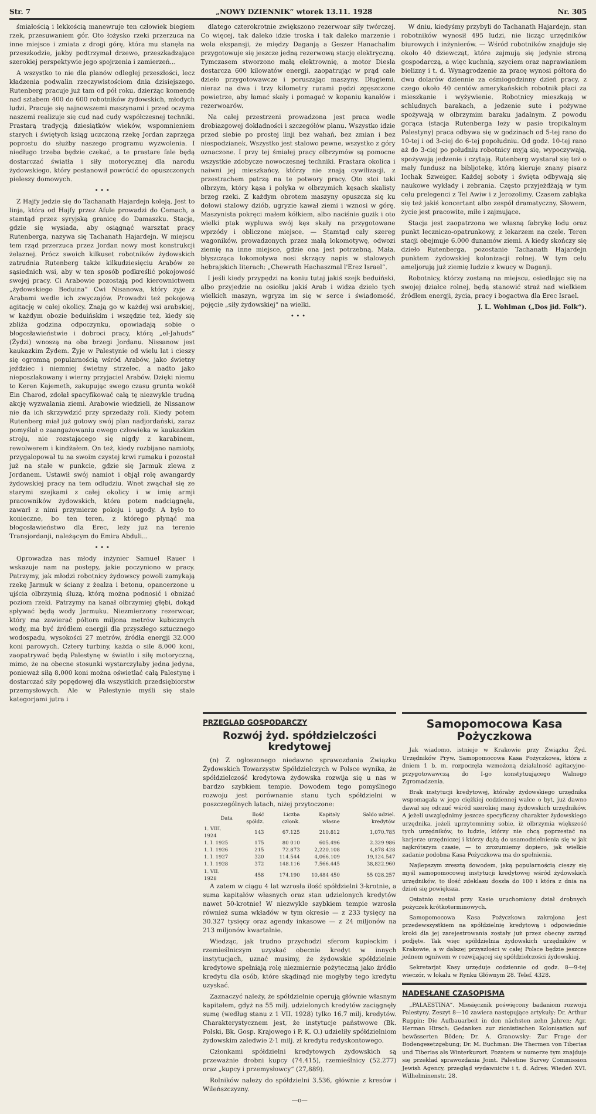Str. 7 „NOWY DZIENNIK“ wtorek 13.11. 1928 Nr. 305
śmiałością i lekkością manewruje ten człowiek biegiem rzek, przesuwaniem gór. Oto łożysko rzeki przerzuca na inne miejsce i zmiata z drogi górę, która mu stanęła na przeszkodzie, jakby podtrzymał drzewo, przeszkadzające szerokiej perspektywie jego spojrzenia i zamierzeń...
A wszystko to nie dla planów odległej przeszłości, lecz kładzenia podwalin rzeczywistościom dnia dzisiejszego. Rutenberg pracuje już tam od pół roku, dzierżąc komendę nad sztabem 400 do 600 robotników żydowskich, młodych ludzi. Pracuje się najnowszemi maszynami i przed oczyma naszemi realizuje się cud nad cudy współczesnej techniki. Prastarą tradycją dziesiątków wieków, wspomnieniem starych i świętych ksiąg uczczoną rzekę Jordan zaprzęga poprostu do służby naszego programu wyzwolenia. I niedługo trzeba będzie czekać, a te prastare fale będą dostarczać światła i siły motorycznej dla narodu żydowskiego, który postanowił powrócić do opuszczonych pieleszy domowych.
• • •
Z Hajfy jedzie się do Tachanath Hajardejn koleją. Jest to linja, która od Hajfy przez Afule prowadzi do Cemach, a stamtąd przez syryjską granicę do Damaszku. Stacja, gdzie się wysiada, aby osiągnąć warsztat pracy Rutenberga, nazywa się Tachanath Hajardejn. W miejscu tem rząd przerzuca przez Jordan nowy most konstrukcji żelaznej. Prócz swoich kilkuset robotników żydowskich zatrudnia Rutenberg także kilkudziesięciu Arabów ze sąsiednich wsi, aby w ten sposób podkreślić pokojowość swojej pracy. Ci Arabowie pozostają pod kierownictwem „żydowskiego Beduina“ Cwi Nisanowa, który żyje z Arabami wedle ich zwyczajów. Prowadzi też pokojową agitację w całej okolicy. Znają go w każdej wsi arabskiej, w każdym obozie beduińskim i wszędzie też, kiedy się zbliża godzina odpoczynku, opowiadają sobie o błogosławieństwie i dobroci pracy, którą „el-Jahuds“ (Żydzi) wnoszą na oba brzegi Jordanu. Nissanow jest kaukazkim Żydem. Żyje w Palestynie od wielu lat i cieszy się ogromną popularnością wśród Arabów, jako świetny jeździec i niemniej świetny strzelec, a nadto jako nieposzlakowany i wierny przyjaciel Arabów. Dzięki niemu to Keren Kajemeth, zakupując swego czasu grunta wokół Ein Charod, zdołał spacyfikować całą tę niezwykle trudną akcję wyzwalania ziemi. Arabowie wiedzieli, że Nissanow nie da ich skrzywdzić przy sprzedaży roli. Kiedy potem Rutenberg miał już gotowy swój plan nadjordański, zaraz pomyślał o zaangażowaniu owego człowieka w kaukazkim stroju, nie rozstającego się nigdy z karabinem, rewolwerem i kindżałem. On też, kiedy rozbijano namioty, przygalopował tu na swoim czystej krwi rumaku i pozostał już na stałe w punkcie, gdzie się Jarmuk zlewa z Jordanem. Ustawił swój namiot i objął rolę awangardy żydowskiej pracy na tem odludziu. Wnet zwąchał się ze starymi szejkami z całej okolicy i w imię armji pracowników żydowskich, która potem nadciągnęła, zawarł z nimi przymierze pokoju i ugody. A było to konieczne, bo ten teren, z którego płynąć ma błogosławieństwo dla Erec, leży już na terenie Transjordanji, należącym do Emira Abduli...
• • •
Oprowadza nas młody inżynier Samuel Rauer i wskazuje nam na postępy, jakie poczyniono w pracy. Patrzymy, jak młodzi robotnicy żydowscy powoli zamykają rzekę Jarmuk w ściany z żealza i betonu, opancerzone u ujścia olbrzymią śluzą, którą można podnosić i obniżać poziom rzeki. Patrzymy na kanał olbrzymiej głębi, dokąd spływać będą wody Jarmuku. Niezmierzony rezerwoar, który ma zawierać półtora miljona metrów kubicznych wody, ma być źródłem energji dla przyszłego sztucznego wodospadu, wysokości 27 metrów, źródła energji 32.000 koni parowych. Cztery turbiny, każda o sile 8.000 koni, zaopatrywać będą Palestynę w światło i siłę motoryczną, mimo, że na obecne stosunki wystarczyłaby jedna jedyna, ponieważ siłą 8.000 koni można oświetlać całą Palestynę i dostarczać siły popędowej dla wszystkich przedsiębiorstw przemysłowych. Ale w Palestynie myśli się stale kategorjami jutra i
dlatego czterokrotnie zwiększono rezerwoar siły twórczej. Co więcej, tak daleko idzie troska i tak daleko marzenie i wola ekspansji, że między Daganją a Geszer Hanachalim przygotowuje się jeszcze jedną rezerwową stację elektryczną. Tymczasem stworzono małą elektrownię, a motor Diesla dostarcza 600 kilowatów energji, zaopatrując w prąd całe dzieło przygotowawcze i poruszając maszyny. Długiemi, nieraz na dwa i trzy kilometry rurami pędzi zgęszczone powietrze, aby łamać skały i pomagać w kopaniu kanałów i rezerwoarów.
Na całej przestrzeni prowadzona jest praca wedle drobiazgowej dokładności i szczegółów planu. Wszystko idzie przed siebie po prostej linji bez wahań, bez zmian i bez niespodzianek. Wszystko jest stalowo pewne, wszystko z góry oznaczone. I przy tej śmiałej pracy olbrzymów są pomocne wszystkie zdobycze nowoczesnej techniki. Prastara okolica i naiwni jej mieszkańcy, którzy nie znają cywilizacji, z przestrachem patrzą na te potwory pracy. Oto stoi taki olbrzym, który kąsa i połyka w olbrzymich kęsach skalisty brzeg rzeki. Z każdym obrotem maszyny opuszcza się ku dołowi stalowy dziób, ugryzie kawał ziemi i wznosi w górę. Maszynista pokręci małem kółkiem, albo naciśnie guzik i oto wielki ptak wypluwa swój kęs skały na przygotowane wprzódy i obliczone miejsce. — Stamtąd cały szereg wagoników, prowadzonych przez małą lokomotywę, odwozi ziemię na inne miejsce, gdzie ona jest potrzebną. Mała, błyszcząca lokomotywa nosi skrzący napis w stalowych hebrajskich literach: „Chewrath Hachaszmal l'Erez Israel“.
I jeśli kiedy przypędzi na koniu tutaj jakiś szejk beduiński, albo przyjedzie na osiołku jakiś Arab i widza dzieło tych wielkich maszyn, wgryza im się w serce i świadomość, pojęcie „siły żydowskiej“ na wielki.
• • •
W dniu, kiedyśmy przybyli do Tachanath Hajardejn, stan robotników wynosił 495 ludzi, nie licząc urzędników biurowych i inżynierów. — Wśród robotników znajduje się około 40 dziewcząt, które zajmują się jedynie stroną gospodarczą, a więc kuchnią, szyciem oraz naprawianiem bielizny i t. d. Wynagrodzenie za pracę wynosi półtora do dwu dolarów dziennie za ośmiogodzinny dzień pracy, z czego około 40 centów amerykańskich robotnik płaci za mieszkanie i wyżywienie. Robotnicy mieszkają w schludnych barakach, a jedzenie sute i pożywne spożywają w olbrzymim baraku jadalnym. Z powodu gorąca (stacja Rutenberga leży w pasie tropikalnym Palestyny) praca odbywa się w godzinach od 5-tej rano do 10-tej i od 3-ciej do 6-tej popołudniu. Od godz. 10-tej rano aż do 3-ciej po południu robotnicy myją się, wypoczywają, spożywają jedzenie i czytają. Rutenberg wystarał się też o mały fundusz na bibljotekę, którą kieruje znany pisarz Icchak Szweiger. Każdej soboty i święta odbywają się naukowe wykłady i zebrania. Często przyjeżdżają w tym celu prelegenci z Tel Awiw i z Jerozolimy. Czasem zabłąka się też jakiś koncertant albo zespół dramatyczny. Słowem, życie jest pracowite, miłe i zajmujące.
Stacja jest zaopatrzona we własną fabrykę lodu oraz punkt leczniczo-opatrunkowy, z lekarzem na czele. Teren stacji obejmuje 6.000 dunamów ziemi. A kiedy skończy się dzieło Rutenberga, pozostanie Tachanath Hajardejn punktem żydowskiej kolonizacji rolnej. W tym celu ameljorują już ziemię ludzie z kwucy w Daganji.
Robotnicy, którzy zostaną na miejscu, osiedlając się na swojej działce rolnej, będą stanowić straż nad wielkiem źródłem energji, życia, pracy i bogactwa dla Erec Israel.
J. L. Wohlman („Dos jid. Folk“).
PRZEGLĄD GOSPODARCZY
Rozwój żyd. spółdzielczości kredytowej
(n) Z ogłoszonego niedawno sprawozdania Związku Żydowskich Towarzystw Spółdzielczych w Polsce wynika, że spółdzielczość kredytowa żydowska rozwija się u nas w bardzo szybkiem tempie. Dowodem tego pomyślnego rozwoju jest porównanie stanu tych spółdzielni w poszczególnych latach, niżej przytoczone:
| Data | Ilość spółdz. | Liczba członk. | Kapitały własne | Saldo udziel. kredytów |
| --- | --- | --- | --- | --- |
| 1. VIII. 1924 | 143 | 67.125 | 210.812 | 1,070.785 |
| 1. I. 1925 | 175 | 80 010 | 605.496 | 2.329 986 |
| 1. I. 1926 | 215 | 72.873 | 2,220.108 | 4,878 428 |
| 1. I. 1927 | 320 | 114.544 | 4,066.109 | 19,124.547 |
| 1. I. 1928 | 372 | 148.116 | 7.566.445 | 38,822.960 |
| 1. VII. 1928 | 458 | 174.190 | 10,484 450 | 55 028.257 |
A zatem w ciągu 4 lat wzrosła ilość spółdzielni 3-krotnie, a suma kapitałów własnych oraz stan udzielonych kredytów nawet 50-krotnie! W niezwykle szybkiem tempie wzrosła również suma wkładów w tym okresie — z 233 tysięcy na 30.327 tysięcy oraz agendy inkasowe — z 24 miljonów na 213 miljonów kwartalnie.
Wiedząc, jak trudno przychodzi sferom kupieckim i rzemieślniczym uzyskać obecnie kredyt w innych instytucjach, uznać musimy, że żydowskie spółdzielnie kredytowe spełniają rolę niezmiernie pożyteczną jako źródło kredytu dla osób, które skądinąd nie mogłyby tego kredytu uzyskać.
Zaznaczyć należy, że spółdzielnie operują głównie własnym kapitałem, gdyż na 55 milj. udzielonych kredytów zaciągnęły sumę (według stanu z 1 VII. 1928) tylko 16.7 milj. kredytów. Charakterystycznem jest, że instytucje państwowe (Bk. Polski, Bk. Gosp. Krajowego i P. K. O.) udzieliły spółdzielniom żydowskim zaledwie 2·1 milj. zł kredytu redyskontowego.
Członkami spółdzielni kredytowych żydowskich są przeważnie drobni kupcy (74.415), rzemieślnicy (52.277) oraz „kupcy i przemysłowcy“ (27,889).
Rolników należy do spółdzielni 3.536, głównie z kresów i Wileńszczyzny.
—o—
Samopomocowa Kasa Pożyczkowa
Jak wiadomo, istnieje w Krakowie przy Związku Żyd. Urzędników Pryw. Samopomocowa Kasa Pożyczkowa, która z dniem 1 b. m. rozpoczęła wzmożoną działalność agitacyjno-przygotowawczą do I-go konstytuującego Walnego Zgromadzenia.
Brak instytucji kredytowej, któraby żydowskiego urzędnika wspomagała w jego ciężkiej codziennej walce o byt, już dawno dawał się odczuć wśród szerokiej masy żydowskich urzędników. A jeżeli uwzględnimy jeszcze specyficzny charakter żydowskiego urzędnika, jeżeli uprzytomnimy sobie, iż olbrzymia większość tych urzędników, to ludzie, którzy nie chcą poprzestać na karjerze urzędniczej i którzy dążą do usamodzielnienia się w jak najkrótszym czasie, — to zrozumiemy dopiero, jak wielkie zadanie podobna Kasa Pożyczkowa ma do spełnienia.
Najlepszym zresztą dowodem, jaką popularnością cieszy się myśl samopomocowej instytucji kredytowej wśród żydowskich urzędników, to ilość zdeklasu doszła do 100 i która z dnia na dzień się powiększa.
Ostatnio został przy Kasie uruchomiony dział drobnych pożyczek krótkoterminowych.
Samopomocowa Kasa Pożyczkowa zakrojona jest przedewszystkiem na spółdzielnię kredytową i odpowiednie kroki dla jej zarejestrowania zostały już przez obecny zarząd podjęte. Tak więc spółdzielnia żydowskich urzędników w Krakowie, a w dalszej przyszłości w całej Polsce będzie jeszcze jednem ogniwem w rozwijającej się spółdzielczości żydowskiej.
Sekretarjat Kasy urzęduje codziennie od godz. 8—9-tej wieczór, w lokalu w Rynku Głównym 28. Telef. 4328.
NADESŁANE CZASOPISMA
„PALAESTINA“. Miesięcznik poświęcony badaniom rozwoju Palestyny. Zeszyt 8—10 zawiera następujące artykuły: Dr. Arthur Ruppin: Die Aufbauarbeit in den nächsten zehn Jahren; Agr. Herman Hirsch: Gedanken zur zionistischen Kolonisation auf bewässerten Böden; Dr. A. Granowsky: Zur Frage der Bodengesetzgebung; Dr. M. Buchman: Die Thermen von Tiberias und Tiberias als Winterkurort. Pozatem w numerze tym znajduje się przekład sprawozdania Joint. Palestine Survey Commission Jewish Agency, przegląd wydawnictw i t. d. Adres: Wiedeń XVI. Wilhelminenstr. 28.